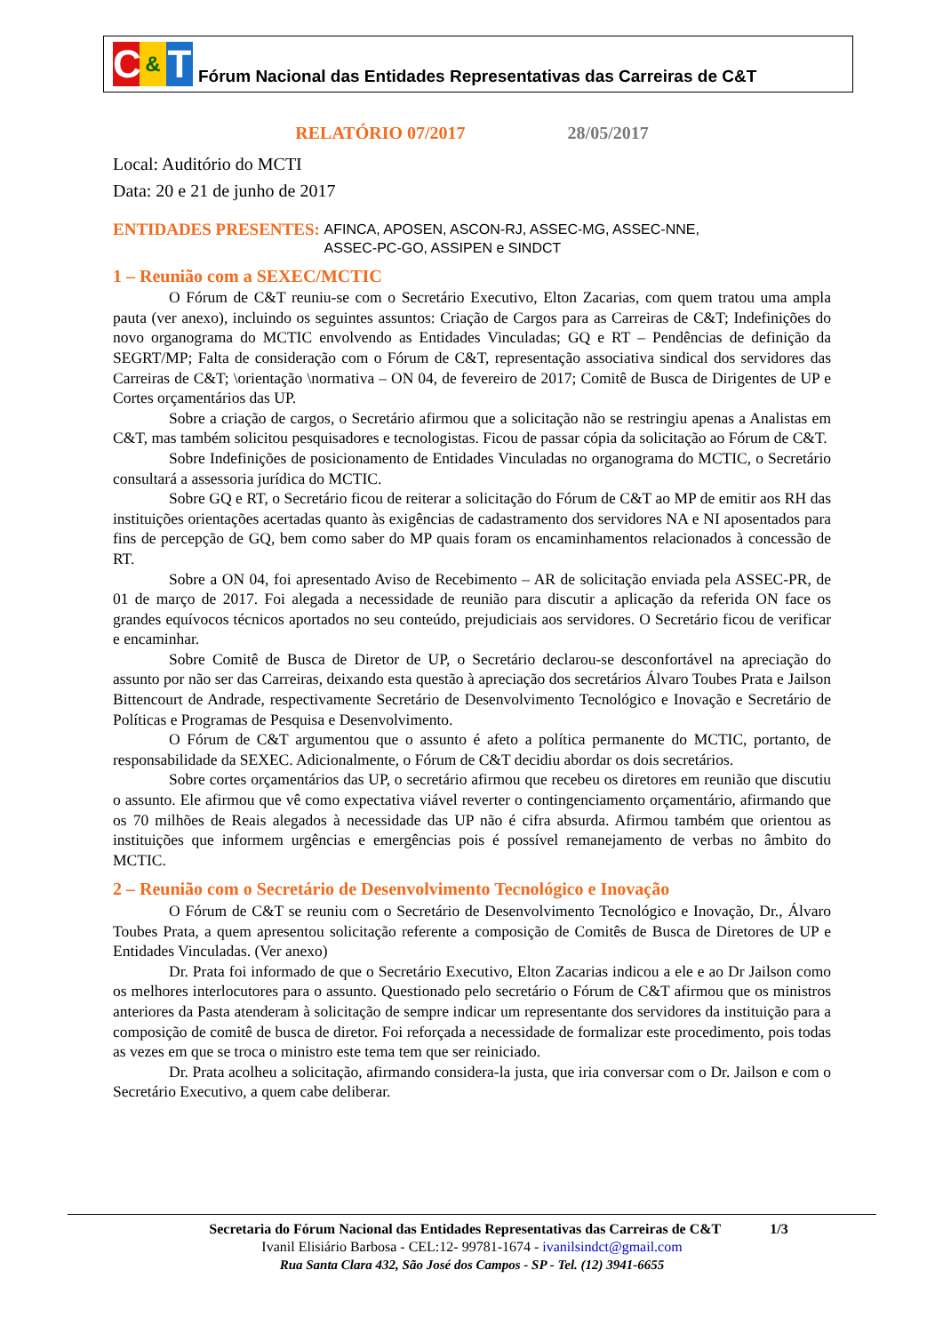C & T
Fórum Nacional das Entidades Representativas das Carreiras de C&T
RELATÓRIO 07/2017 28/05/2017
Local: Auditório do MCTI
Data: 20 e 21 de junho de 2017
ENTIDADES PRESENTES: AFINCA, APOSEN, ASCON-RJ, ASSEC-MG, ASSEC-NNE,
ASSEC-PC-GO, ASSIPEN e SINDCT
1 – Reunião com a SEXEC/MCTIC
O Fórum de C&T reuniu-se com o Secretário Executivo, Elton Zacarias, com quem tratou uma ampla pauta (ver anexo), incluindo os seguintes assuntos: Criação de Cargos para as Carreiras de C&T; Indefinições do novo organograma do MCTIC envolvendo as Entidades Vinculadas; GQ e RT – Pendências de definição da SEGRT/MP; Falta de consideração com o Fórum de C&T, representação associativa sindical dos servidores das Carreiras de C&T; \orientação \normativa – ON 04, de fevereiro de 2017; Comitê de Busca de Dirigentes de UP e Cortes orçamentários das UP.
Sobre a criação de cargos, o Secretário afirmou que a solicitação não se restringiu apenas a Analistas em C&T, mas também solicitou pesquisadores e tecnologistas. Ficou de passar cópia da solicitação ao Fórum de C&T.
Sobre Indefinições de posicionamento de Entidades Vinculadas no organograma do MCTIC, o Secretário consultará a assessoria jurídica do MCTIC.
Sobre GQ e RT, o Secretário ficou de reiterar a solicitação do Fórum de C&T ao MP de emitir aos RH das instituições orientações acertadas quanto às exigências de cadastramento dos servidores NA e NI aposentados para fins de percepção de GQ, bem como saber do MP quais foram os encaminhamentos relacionados à concessão de RT.
Sobre a ON 04, foi apresentado Aviso de Recebimento – AR de solicitação enviada pela ASSEC-PR, de 01 de março de 2017. Foi alegada a necessidade de reunião para discutir a aplicação da referida ON face os grandes equívocos técnicos aportados no seu conteúdo, prejudiciais aos servidores. O Secretário ficou de verificar e encaminhar.
Sobre Comitê de Busca de Diretor de UP, o Secretário declarou-se desconfortável na apreciação do assunto por não ser das Carreiras, deixando esta questão à apreciação dos secretários Álvaro Toubes Prata e Jailson Bittencourt de Andrade, respectivamente Secretário de Desenvolvimento Tecnológico e Inovação e Secretário de Políticas e Programas de Pesquisa e Desenvolvimento.
O Fórum de C&T argumentou que o assunto é afeto a política permanente do MCTIC, portanto, de responsabilidade da SEXEC. Adicionalmente, o Fórum de C&T decidiu abordar os dois secretários.
Sobre cortes orçamentários das UP, o secretário afirmou que recebeu os diretores em reunião que discutiu o assunto. Ele afirmou que vê como expectativa viável reverter o contingenciamento orçamentário, afirmando que os 70 milhões de Reais alegados à necessidade das UP não é cifra absurda. Afirmou também que orientou as instituições que informem urgências e emergências pois é possível remanejamento de verbas no âmbito do MCTIC.
2 – Reunião com o Secretário de Desenvolvimento Tecnológico e Inovação
O Fórum de C&T se reuniu com o Secretário de Desenvolvimento Tecnológico e Inovação, Dr., Álvaro Toubes Prata, a quem apresentou solicitação referente a composição de Comitês de Busca de Diretores de UP e Entidades Vinculadas. (Ver anexo)
Dr. Prata foi informado de que o Secretário Executivo, Elton Zacarias indicou a ele e ao Dr Jailson como os melhores interlocutores para o assunto. Questionado pelo secretário o Fórum de C&T afirmou que os ministros anteriores da Pasta atenderam à solicitação de sempre indicar um representante dos servidores da instituição para a composição de comitê de busca de diretor. Foi reforçada a necessidade de formalizar este procedimento, pois todas as vezes em que se troca o ministro este tema tem que ser reiniciado.
Dr. Prata acolheu a solicitação, afirmando considera-la justa, que iria conversar com o Dr. Jailson e com o Secretário Executivo, a quem cabe deliberar.
Secretaria do Fórum Nacional das Entidades Representativas das Carreiras de C&T 1/3
Ivanil Elisiário Barbosa - CEL:12- 99781-1674 - ivanilsindct@gmail.com
Rua Santa Clara 432, São José dos Campos - SP - Tel. (12) 3941-6655